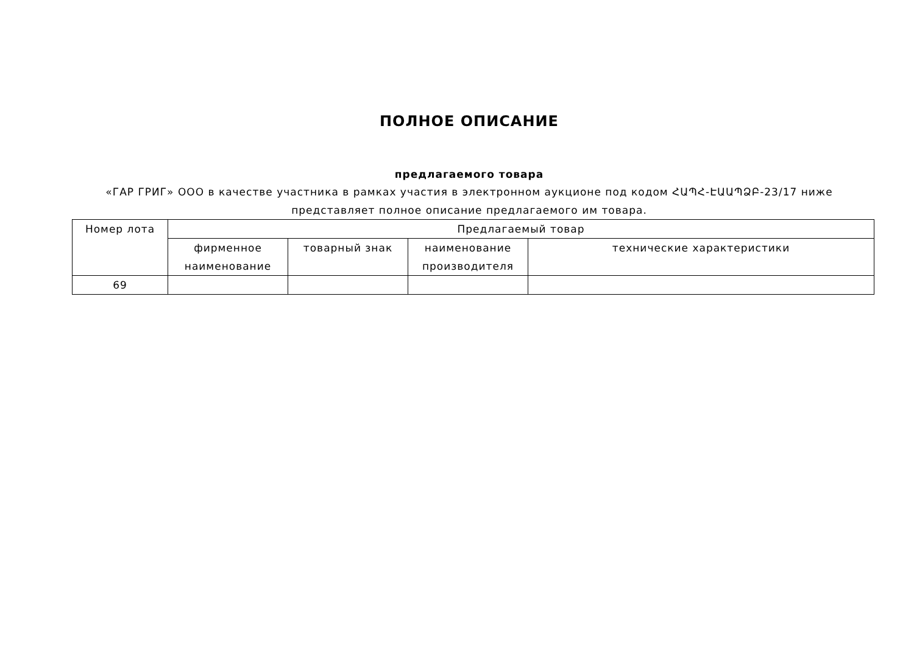ПОЛНОЕ ОПИСАНИЕ
предлагаемого товара
«ГАР ГРИГ» ООО в качестве участника в рамках участия в электронном аукционе под кодом ՀԱՊՀ-ԷԱԱՊՁԲ-23/17 ниже представляет полное описание предлагаемого им товара.
| Номер лота | Предлагаемый товар | | | |
| --- | --- | --- | --- | --- |
| | фирменное наименование | товарный знак | наименование производителя | технические характеристики |
| 69 | | | | |